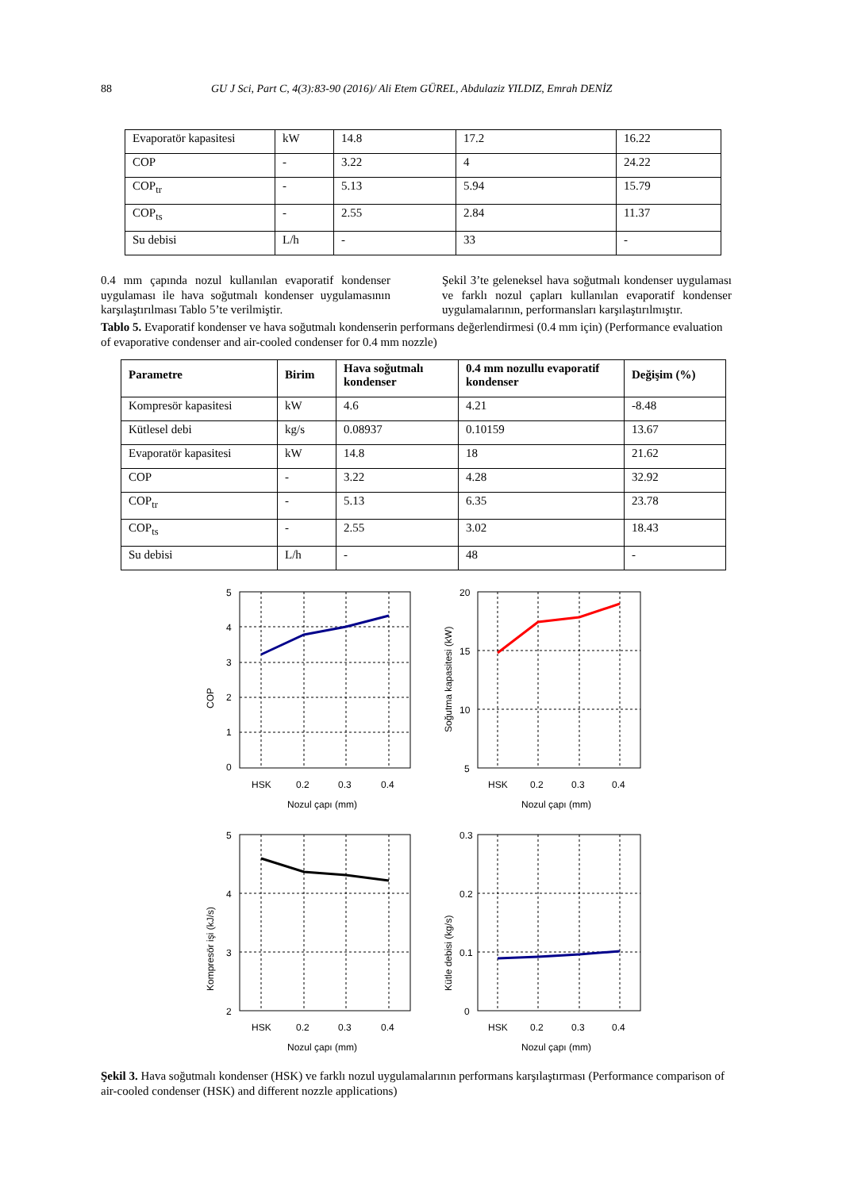88 GU J Sci, Part C, 4(3):83-90 (2016)/ Ali Etem GÜREL, Abdulaziz YILDIZ, Emrah DENİZ
| Evaporatör kapasitesi | kW | 14.8 | 17.2 | 16.22 |
| COP | - | 3.22 | 4 | 24.22 |
| COP<sub>tr</sub> | - | 5.13 | 5.94 | 15.79 |
| COP<sub>ts</sub> | - | 2.55 | 2.84 | 11.37 |
| Su debisi | L/h | - | 33 | - |
0.4 mm çapında nozul kullanılan evaporatif kondenser uygulaması ile hava soğutmalı kondenser uygulamasının karşılaştırılması Tablo 5’te verilmiştir.
Şekil 3’te geleneksel hava soğutmalı kondenser uygulaması ve farklı nozul çapları kullanılan evaporatif kondenser uygulamalarının, performansları karşılaştırılmıştır.
Tablo 5. Evaporatif kondenser ve hava soğutmalı kondenserin performans değerlendirmesi (0.4 mm için) (Performance evaluation of evaporative condenser and air-cooled condenser for 0.4 mm nozzle)
| Parametre | Birim | Hava soğutmalı kondenser | 0.4 mm nozullu evaporatif kondenser | Değişim (%) |
| --- | --- | --- | --- | --- |
| Kompresör kapasitesi | kW | 4.6 | 4.21 | -8.48 |
| Kütlesel debi | kg/s | 0.08937 | 0.10159 | 13.67 |
| Evaporatör kapasitesi | kW | 14.8 | 18 | 21.62 |
| COP | - | 3.22 | 4.28 | 32.92 |
| COP<sub>tr</sub> | - | 5.13 | 6.35 | 23.78 |
| COP<sub>ts</sub> | - | 2.55 | 3.02 | 18.43 |
| Su debisi | L/h | - | 48 | - |
COP
5
4
3
2
1
0
HSK
0.2
0.3
0.4
Nozul çapı (mm)
Soğutma kapasitesi (kW)
20
15
10
5
HSK
0.2
0.3
0.4
Nozul çapı (mm)
Kompresör işi (kJ/s)
5
4
3
2
HSK
0.2
0.3
0.4
Nozul çapı (mm)
Kütle debisi (kg/s)
0.3
0.2
0.1
0
HSK
0.2
0.3
0.4
Nozul çapı (mm)
Şekil 3. Hava soğutmalı kondenser (HSK) ve farklı nozul uygulamalarının performans karşılaştırması (Performance comparison of air-cooled condenser (HSK) and different nozzle applications)